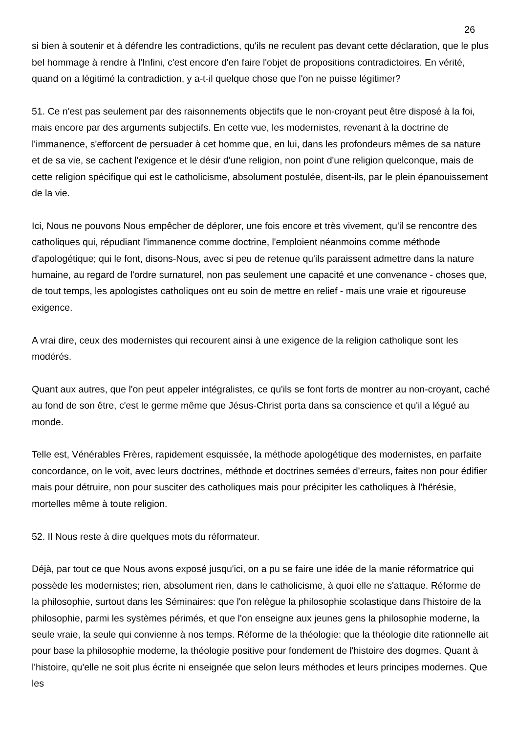26
si bien à soutenir et à défendre les contradictions, qu'ils ne reculent pas devant cette déclaration, que le plus bel hommage à rendre à l'Infini, c'est encore d'en faire l'objet de propositions contradictoires. En vérité, quand on a légitimé la contradiction, y a-t-il quelque chose que l'on ne puisse légitimer?
51. Ce n'est pas seulement par des raisonnements objectifs que le non-croyant peut être disposé à la foi, mais encore par des arguments subjectifs. En cette vue, les modernistes, revenant à la doctrine de l'immanence, s'efforcent de persuader à cet homme que, en lui, dans les profondeurs mêmes de sa nature et de sa vie, se cachent l'exigence et le désir d'une religion, non point d'une religion quelconque, mais de cette religion spécifique qui est le catholicisme, absolument postulée, disent-ils, par le plein épanouissement de la vie.
Ici, Nous ne pouvons Nous empêcher de déplorer, une fois encore et très vivement, qu'il se rencontre des catholiques qui, répudiant l'immanence comme doctrine, l'emploient néanmoins comme méthode d'apologétique; qui le font, disons-Nous, avec si peu de retenue qu'ils paraissent admettre dans la nature humaine, au regard de l'ordre surnaturel, non pas seulement une capacité et une convenance - choses que, de tout temps, les apologistes catholiques ont eu soin de mettre en relief - mais une vraie et rigoureuse exigence.
A vrai dire, ceux des modernistes qui recourent ainsi à une exigence de la religion catholique sont les modérés.
Quant aux autres, que l'on peut appeler intégralistes, ce qu'ils se font forts de montrer au non-croyant, caché au fond de son être, c'est le germe même que Jésus-Christ porta dans sa conscience et qu'il a légué au monde.
Telle est, Vénérables Frères, rapidement esquissée, la méthode apologétique des modernistes, en parfaite concordance, on le voit, avec leurs doctrines, méthode et doctrines semées d'erreurs, faites non pour édifier mais pour détruire, non pour susciter des catholiques mais pour précipiter les catholiques à l'hérésie, mortelles même à toute religion.
52. Il Nous reste à dire quelques mots du réformateur.
Déjà, par tout ce que Nous avons exposé jusqu'ici, on a pu se faire une idée de la manie réformatrice qui possède les modernistes; rien, absolument rien, dans le catholicisme, à quoi elle ne s'attaque. Réforme de la philosophie, surtout dans les Séminaires: que l'on relègue la philosophie scolastique dans l'histoire de la philosophie, parmi les systèmes périmés, et que l'on enseigne aux jeunes gens la philosophie moderne, la seule vraie, la seule qui convienne à nos temps. Réforme de la théologie: que la théologie dite rationnelle ait pour base la philosophie moderne, la théologie positive pour fondement de l'histoire des dogmes. Quant à l'histoire, qu'elle ne soit plus écrite ni enseignée que selon leurs méthodes et leurs principes modernes. Que les